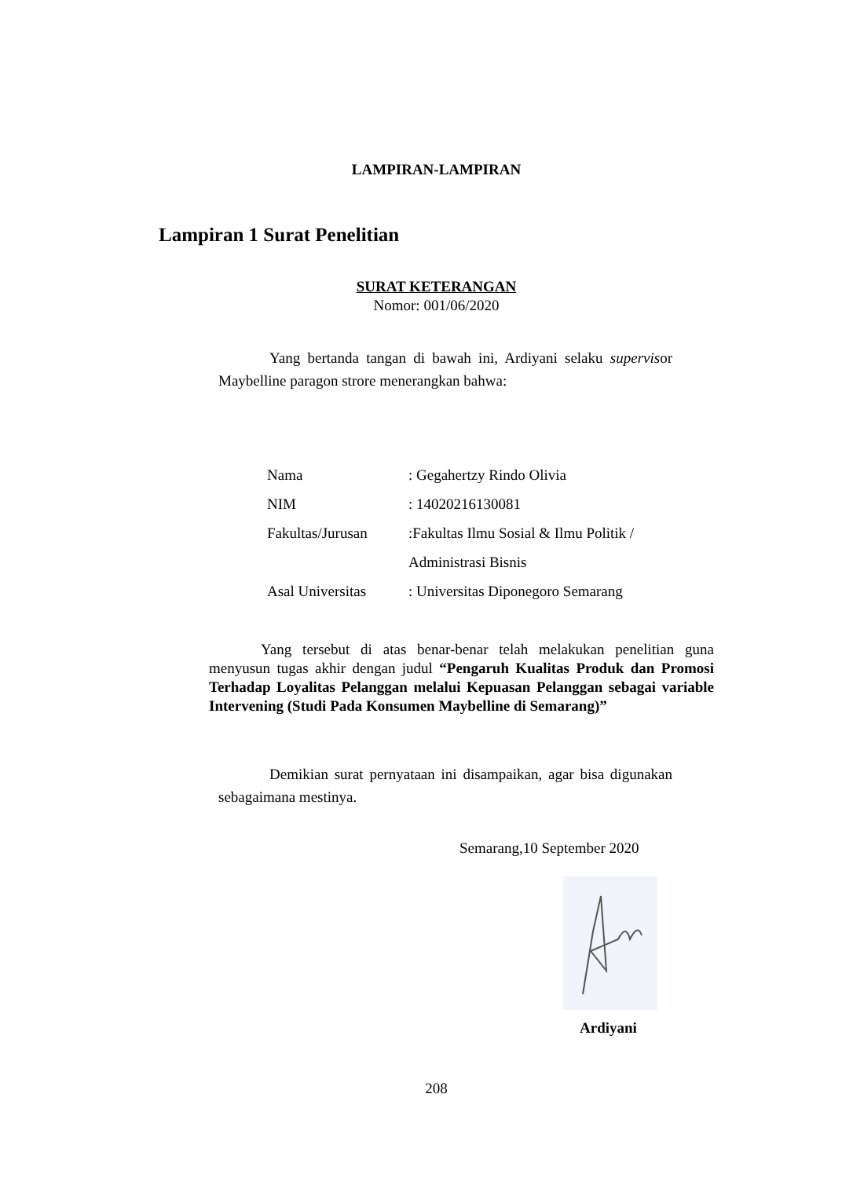LAMPIRAN-LAMPIRAN
Lampiran 1 Surat Penelitian
SURAT KETERANGAN
Nomor: 001/06/2020
Yang bertanda tangan di bawah ini, Ardiyani selaku supervisor Maybelline paragon strore menerangkan bahwa:
| Nama | : Gegahertzy Rindo Olivia |
| NIM | : 14020216130081 |
| Fakultas/Jurusan | :Fakultas Ilmu Sosial & Ilmu Politik / |
| | Administrasi Bisnis |
| Asal Universitas | : Universitas Diponegoro Semarang |
Yang tersebut di atas benar-benar telah melakukan penelitian guna menyusun tugas akhir dengan judul “Pengaruh Kualitas Produk dan Promosi Terhadap Loyalitas Pelanggan melalui Kepuasan Pelanggan sebagai variable Intervening (Studi Pada Konsumen Maybelline di Semarang)”
Demikian surat pernyataan ini disampaikan, agar bisa digunakan sebagaimana mestinya.
Semarang,10 September 2020
Ardiyani
208